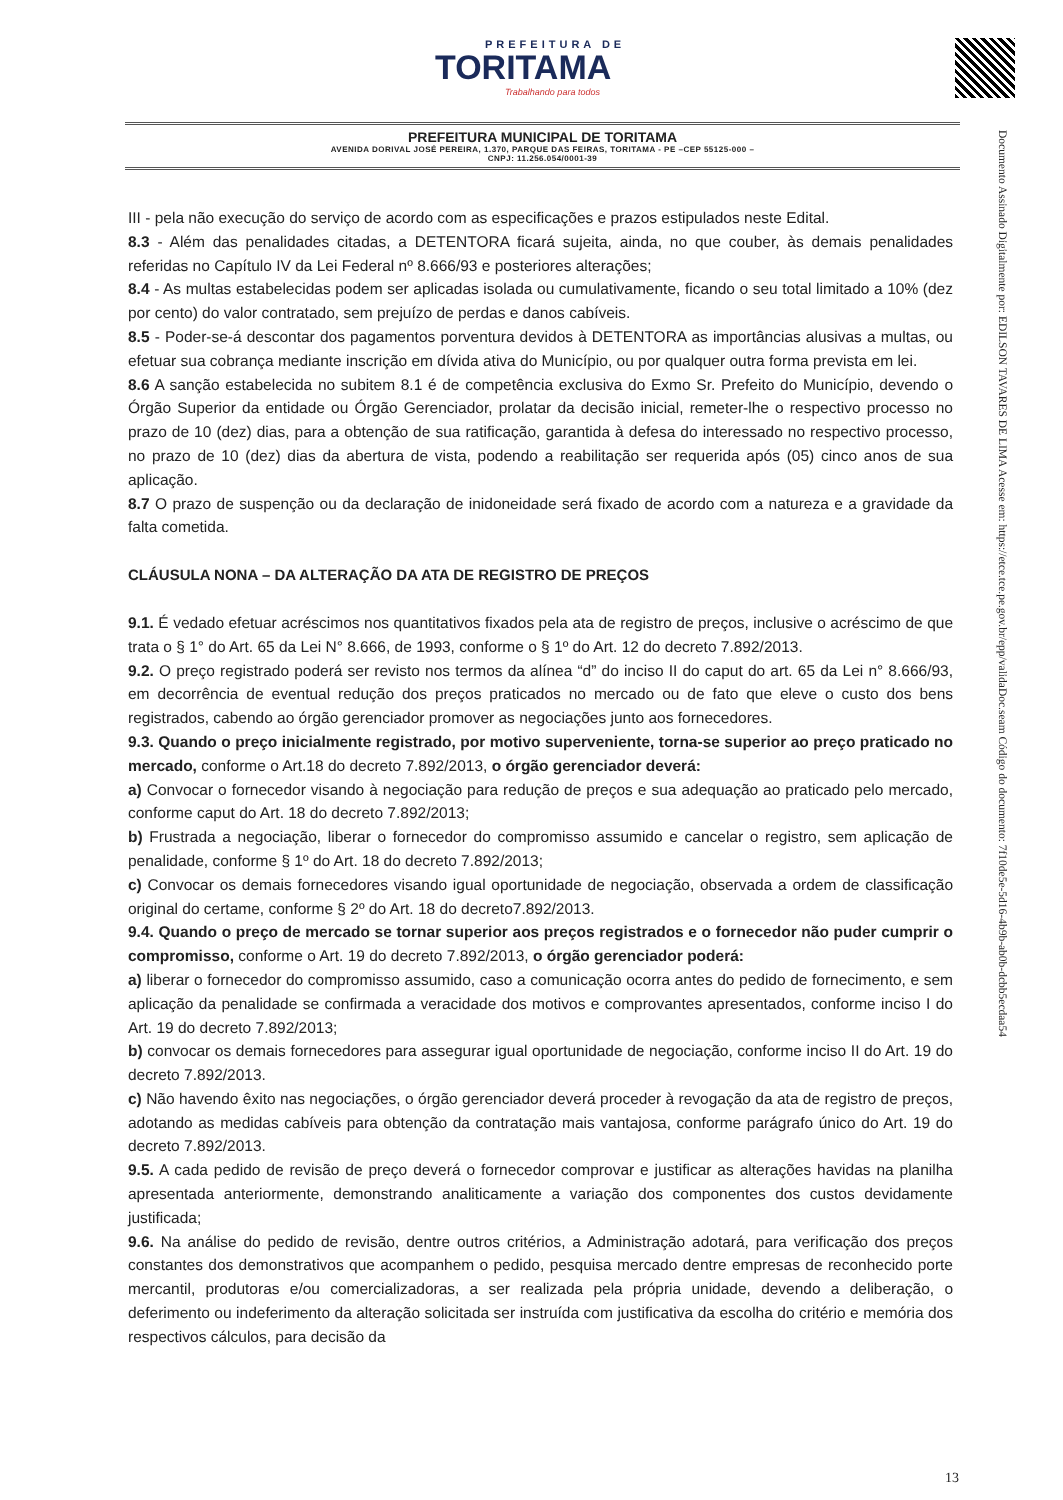PREFEITURA DE
TORITAMA
Trabalhando para todos
PREFEITURA MUNICIPAL DE TORITAMA
AVENIDA DORIVAL JOSÉ PEREIRA, 1.370, PARQUE DAS FEIRAS, TORITAMA - PE –CEP 55125-000 –
CNPJ: 11.256.054/0001-39
Documento Assinado Digitalmente por: EDILSON TAVARES DE LIMA Acesse em: https://etce.tce.pe.gov.br/epp/validaDoc.seam Código do documento: 7f10de5e-5d16-4b9b-ab0b-dcbb5ecdaa54
III - pela não execução do serviço de acordo com as especificações e prazos estipulados neste Edital.
8.3 - Além das penalidades citadas, a DETENTORA ficará sujeita, ainda, no que couber, às demais penalidades referidas no Capítulo IV da Lei Federal nº 8.666/93 e posteriores alterações;
8.4 - As multas estabelecidas podem ser aplicadas isolada ou cumulativamente, ficando o seu total limitado a 10% (dez por cento) do valor contratado, sem prejuízo de perdas e danos cabíveis.
8.5 - Poder-se-á descontar dos pagamentos porventura devidos à DETENTORA as importâncias alusivas a multas, ou efetuar sua cobrança mediante inscrição em dívida ativa do Município, ou por qualquer outra forma prevista em lei.
8.6 A sanção estabelecida no subitem 8.1 é de competência exclusiva do Exmo Sr. Prefeito do Município, devendo o Órgão Superior da entidade ou Órgão Gerenciador, prolatar da decisão inicial, remeter-lhe o respectivo processo no prazo de 10 (dez) dias, para a obtenção de sua ratificação, garantida à defesa do interessado no respectivo processo, no prazo de 10 (dez) dias da abertura de vista, podendo a reabilitação ser requerida após (05) cinco anos de sua aplicação.
8.7 O prazo de suspenção ou da declaração de inidoneidade será fixado de acordo com a natureza e a gravidade da falta cometida.
CLÁUSULA NONA – DA ALTERAÇÃO DA ATA DE REGISTRO DE PREÇOS
9.1. É vedado efetuar acréscimos nos quantitativos fixados pela ata de registro de preços, inclusive o acréscimo de que trata o § 1° do Art. 65 da Lei N° 8.666, de 1993, conforme o § 1º do Art. 12 do decreto 7.892/2013.
9.2. O preço registrado poderá ser revisto nos termos da alínea “d” do inciso II do caput do art. 65 da Lei n° 8.666/93, em decorrência de eventual redução dos preços praticados no mercado ou de fato que eleve o custo dos bens registrados, cabendo ao órgão gerenciador promover as negociações junto aos fornecedores.
9.3. Quando o preço inicialmente registrado, por motivo superveniente, torna-se superior ao preço praticado no mercado, conforme o Art.18 do decreto 7.892/2013, o órgão gerenciador deverá:
a) Convocar o fornecedor visando à negociação para redução de preços e sua adequação ao praticado pelo mercado, conforme caput do Art. 18 do decreto 7.892/2013;
b) Frustrada a negociação, liberar o fornecedor do compromisso assumido e cancelar o registro, sem aplicação de penalidade, conforme § 1º do Art. 18 do decreto 7.892/2013;
c) Convocar os demais fornecedores visando igual oportunidade de negociação, observada a ordem de classificação original do certame, conforme § 2º do Art. 18 do decreto7.892/2013.
9.4. Quando o preço de mercado se tornar superior aos preços registrados e o fornecedor não puder cumprir o compromisso, conforme o Art. 19 do decreto 7.892/2013, o órgão gerenciador poderá:
a) liberar o fornecedor do compromisso assumido, caso a comunicação ocorra antes do pedido de fornecimento, e sem aplicação da penalidade se confirmada a veracidade dos motivos e comprovantes apresentados, conforme inciso I do Art. 19 do decreto 7.892/2013;
b) convocar os demais fornecedores para assegurar igual oportunidade de negociação, conforme inciso II do Art. 19 do decreto 7.892/2013.
c) Não havendo êxito nas negociações, o órgão gerenciador deverá proceder à revogação da ata de registro de preços, adotando as medidas cabíveis para obtenção da contratação mais vantajosa, conforme parágrafo único do Art. 19 do decreto 7.892/2013.
9.5. A cada pedido de revisão de preço deverá o fornecedor comprovar e justificar as alterações havidas na planilha apresentada anteriormente, demonstrando analiticamente a variação dos componentes dos custos devidamente justificada;
9.6. Na análise do pedido de revisão, dentre outros critérios, a Administração adotará, para verificação dos preços constantes dos demonstrativos que acompanhem o pedido, pesquisa mercado dentre empresas de reconhecido porte mercantil, produtoras e/ou comercializadoras, a ser realizada pela própria unidade, devendo a deliberação, o deferimento ou indeferimento da alteração solicitada ser instruída com justificativa da escolha do critério e memória dos respectivos cálculos, para decisão da
13